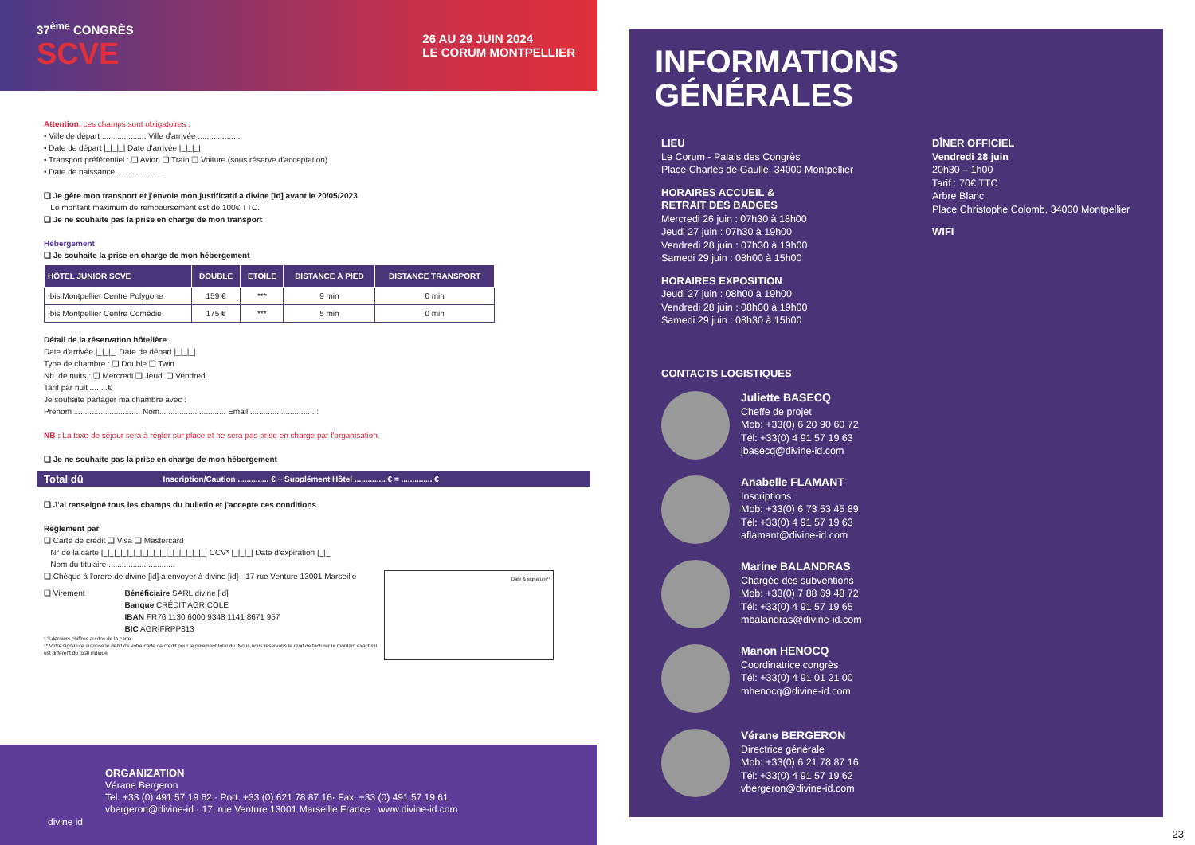37<sup>ème</sup> CONGRÈS
SCVE
26 AU 29 JUIN 2024
LE CORUM MONTPELLIER
Attention, ces champs sont obligatoires :
• Ville de départ .................... Ville d'arrivée ....................
• Date de départ |_|_|_| Date d'arrivée |_|_|_|
• Transport préférentiel : ❑ Avion ❑ Train ❑ Voiture (sous réserve d'acceptation)
• Date de naissance ....................
❑ Je gère mon transport et j'envoie mon justificatif à divine [id] avant le 20/05/2023
Le montant maximum de remboursement est de 100€ TTC.
❑ Je ne souhaite pas la prise en charge de mon transport
Hébergement
❑ Je souhaite la prise en charge de mon hébergement
| HÔTEL JUNIOR SCVE | DOUBLE | ETOILE | DISTANCE À PIED | DISTANCE TRANSPORT |
| --- | --- | --- | --- | --- |
| Ibis Montpellier Centre Polygone | 159 € | *** | 9 min | 0 min |
| Ibis Montpellier Centre Comédie | 175 € | *** | 5 min | 0 min |
Détail de la réservation hôtelière :
Date d'arrivée |_|_|_| Date de départ |_|_|_|
Type de chambre : ❑ Double ❑ Twin
Nb. de nuits : ❑ Mercredi ❑ Jeudi ❑ Vendredi
Tarif par nuit ........€
Je souhaite partager ma chambre avec :
Prénom .............................. Nom.............................. Email.............................. :
NB : La taxe de séjour sera à régler sur place et ne sera pas prise en charge par l'organisation.
❑ Je ne souhaite pas la prise en charge de mon hébergement
Total dû Inscription/Caution .............. € + Supplément Hôtel .............. € = .............. €
❑ J'ai renseigné tous les champs du bulletin et j'accepte ces conditions
Règlement par
❑ Carte de crédit ❑ Visa ❑ Mastercard
N° de la carte |_|_|_|_|_|_|_|_|_|_|_|_|_|_|_|_| CCV* |_|_|_| Date d'expiration |_|_|
Nom du titulaire ..............................
Date & signature**
❑ Chèque à l'ordre de divine [id] à envoyer à divine [id] - 17 rue Venture 13001 Marseille
❑ Virement Bénéficiaire SARL divine [id]
Banque CRÉDIT AGRICOLE
IBAN FR76 1130 6000 9348 1141 8671 957
BIC AGRIFRPP813
* 3 derniers chiffres au dos de la carte
** Votre signature autorise le débit de votre carte de crédit pour le paiement total dû. Nous nous réservons le droit de facturer le montant exact s'il est différent du total indiqué.
ORGANIZATION
Vérane Bergeron
Tel. +33 (0) 491 57 19 62 · Port. +33 (0) 621 78 87 16· Fax. +33 (0) 491 57 19 61
vbergeron@divine-id · 17, rue Venture 13001 Marseille France · www.divine-id.com
divine id
INFORMATIONS
GÉNÉRALES
LIEU
Le Corum - Palais des Congrès
Place Charles de Gaulle, 34000 Montpellier
HORAIRES ACCUEIL &
RETRAIT DES BADGES
Mercredi 26 juin : 07h30 à 18h00
Jeudi 27 juin : 07h30 à 19h00
Vendredi 28 juin : 07h30 à 19h00
Samedi 29 juin : 08h00 à 15h00
HORAIRES EXPOSITION
Jeudi 27 juin : 08h00 à 19h00
Vendredi 28 juin : 08h00 à 19h00
Samedi 29 juin : 08h30 à 15h00
DÎNER OFFICIEL
Vendredi 28 juin
20h30 – 1h00
Tarif : 70€ TTC
Arbre Blanc
Place Christophe Colomb, 34000 Montpellier
WIFI
CONTACTS LOGISTIQUES
Juliette BASECQ
Cheffe de projet
Mob: +33(0) 6 20 90 60 72
Tél: +33(0) 4 91 57 19 63
jbasecq@divine-id.com
Anabelle FLAMANT
Inscriptions
Mob: +33(0) 6 73 53 45 89
Tél: +33(0) 4 91 57 19 63
aflamant@divine-id.com
Marine BALANDRAS
Chargée des subventions
Mob: +33(0) 7 88 69 48 72
Tél: +33(0) 4 91 57 19 65
mbalandras@divine-id.com
Manon HENOCQ
Coordinatrice congrès
Tél: +33(0) 4 91 01 21 00
mhenocq@divine-id.com
Vérane BERGERON
Directrice générale
Mob: +33(0) 6 21 78 87 16
Tél: +33(0) 4 91 57 19 62
vbergeron@divine-id.com
23